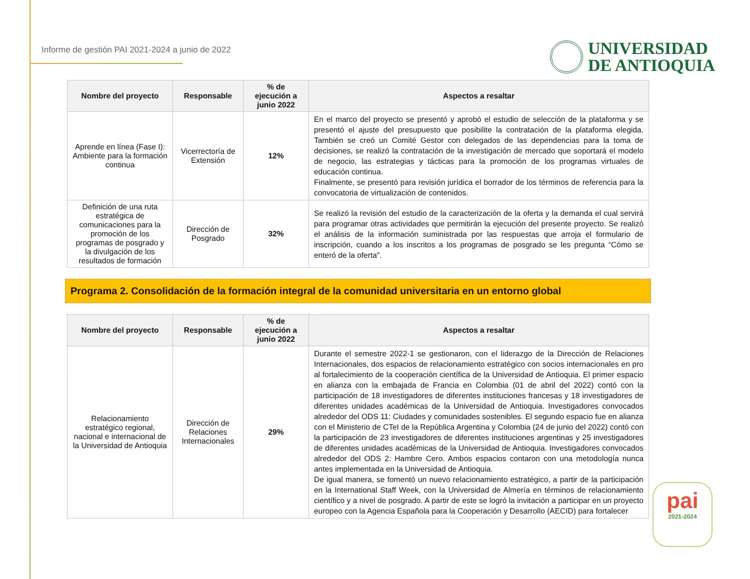Informe de gestión PAI 2021-2024 a junio de 2022
UNIVERSIDAD
DE ANTIOQUIA
| Nombre del proyecto | Responsable | % de ejecución a junio 2022 | Aspectos a resaltar |
| --- | --- | --- | --- |
| Aprende en línea (Fase I): Ambiente para la formación continua | Vicerrectoría de Extensión | 12% | En el marco del proyecto se presentó y aprobó el estudio de selección de la plataforma y se presentó el ajuste del presupuesto que posibilite la contratación de la plataforma elegida. También se creó un Comité Gestor con delegados de las dependencias para la toma de decisiones, se realizó la contratación de la investigación de mercado que soportará el modelo de negocio, las estrategias y tácticas para la promoción de los programas virtuales de educación continua. Finalmente, se presentó para revisión jurídica el borrador de los términos de referencia para la convocatoria de virtualización de contenidos. |
| Definición de una ruta estratégica de comunicaciones para la promoción de los programas de posgrado y la divulgación de los resultados de formación | Dirección de Posgrado | 32% | Se realizó la revisión del estudio de la caracterización de la oferta y la demanda el cual servirá para programar otras actividades que permitirán la ejecución del presente proyecto. Se realizó el análisis de la información suministrada por las respuestas que arroja el formulario de inscripción, cuando a los inscritos a los programas de posgrado se les pregunta “Cómo se enteró de la oferta". |
Programa 2. Consolidación de la formación integral de la comunidad universitaria en un entorno global
| Nombre del proyecto | Responsable | % de ejecución a junio 2022 | Aspectos a resaltar |
| --- | --- | --- | --- |
| Relacionamiento estratégico regional, nacional e internacional de la Universidad de Antioquia | Dirección de Relaciones Internacionales | 29% | Durante el semestre 2022-1 se gestionaron, con el liderazgo de la Dirección de Relaciones Internacionales, dos espacios de relacionamiento estratégico con socios internacionales en pro al fortalecimiento de la cooperación científica de la Universidad de Antioquia. El primer espacio en alianza con la embajada de Francia en Colombia (01 de abril del 2022) contó con la participación de 18 investigadores de diferentes instituciones francesas y 18 investigadores de diferentes unidades académicas de la Universidad de Antioquia. Investigadores convocados alrededor del ODS 11: Ciudades y comunidades sostenibles. El segundo espacio fue en alianza con el Ministerio de CTeI de la República Argentina y Colombia (24 de junio del 2022) contó con la participación de 23 investigadores de diferentes instituciones argentinas y 25 investigadores de diferentes unidades académicas de la Universidad de Antioquia. Investigadores convocados alrededor del ODS 2: Hambre Cero. Ambos espacios contaron con una metodología nunca antes implementada en la Universidad de Antioquia. De igual manera, se fomentó un nuevo relacionamiento estratégico, a partir de la participación en la International Staff Week, con la Universidad de Almería en términos de relacionamiento científico y a nivel de posgrado. A partir de este se logró la invitación a participar en un proyecto europeo con la Agencia Española para la Cooperación y Desarrollo (AECID) para fortalecer |
pai
2021-2024